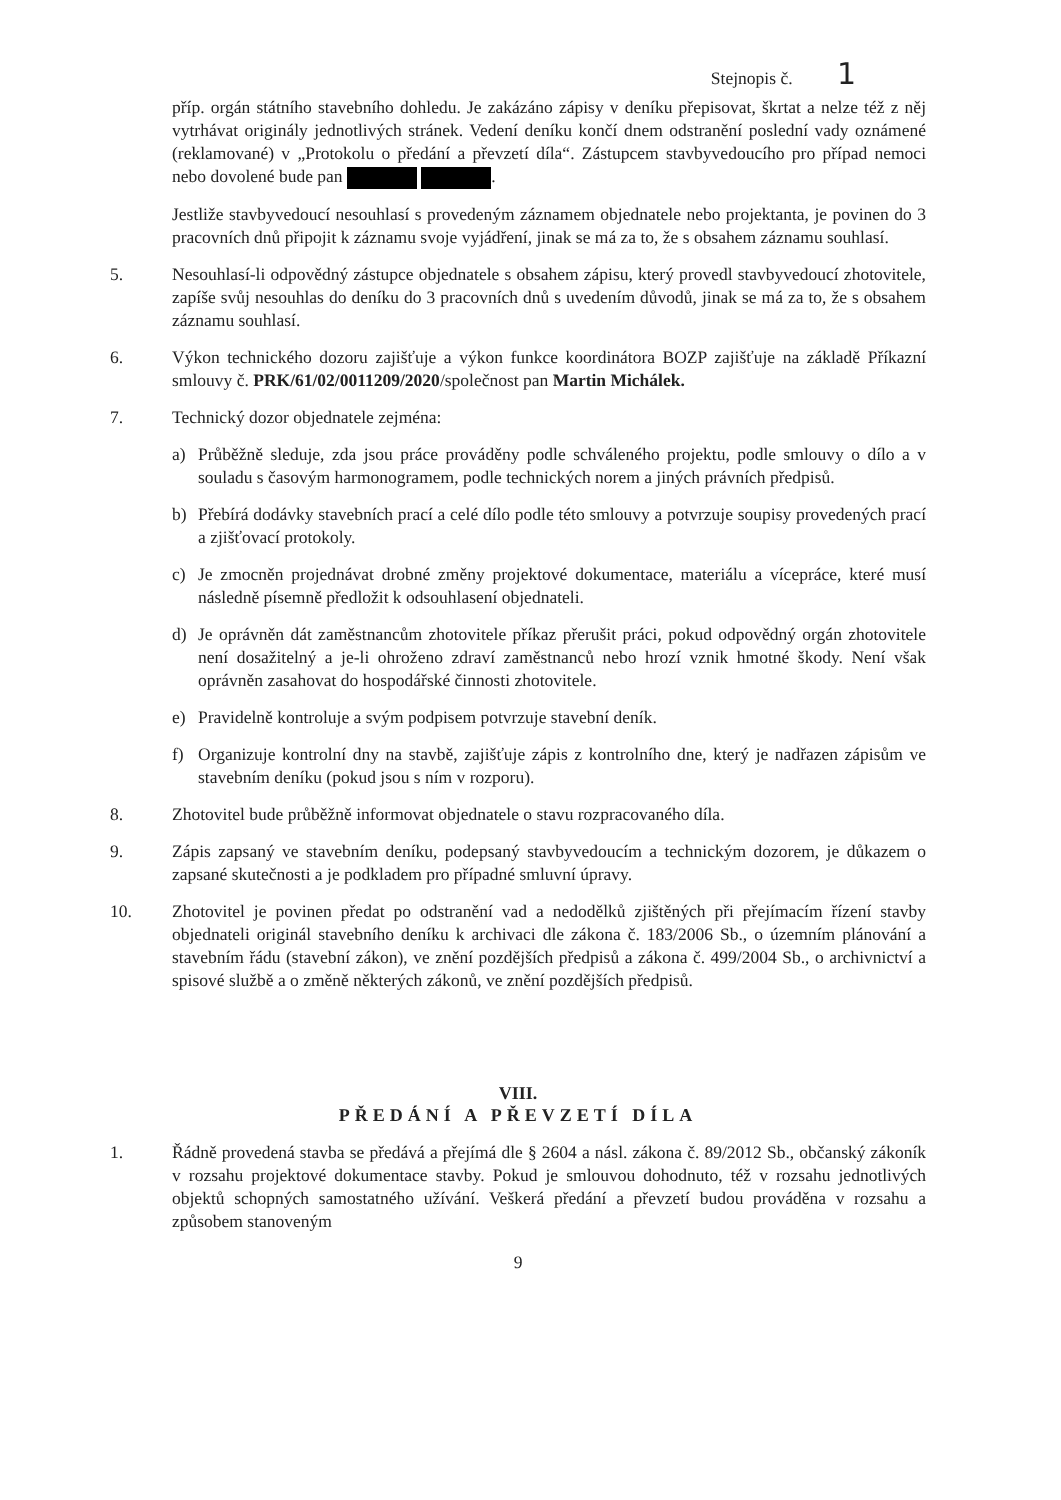Stejnopis č. 1
příp. orgán státního stavebního dohledu. Je zakázáno zápisy v deníku přepisovat, škrtat a nelze též z něj vytrhávat originály jednotlivých stránek. Vedení deníku končí dnem odstranění poslední vady oznámené (reklamované) v „Protokolu o předání a převzetí díla“. Zástupcem stavbyvedoucího pro případ nemoci nebo dovolené bude pan .
Jestliže stavbyvedoucí nesouhlasí s provedeným záznamem objednatele nebo projektanta, je povinen do 3 pracovních dnů připojit k záznamu svoje vyjádření, jinak se má za to, že s obsahem záznamu souhlasí.
5. Nesouhlasí-li odpovědný zástupce objednatele s obsahem zápisu, který provedl stavbyvedoucí zhotovitele, zapíše svůj nesouhlas do deníku do 3 pracovních dnů s uvedením důvodů, jinak se má za to, že s obsahem záznamu souhlasí.
6. Výkon technického dozoru zajišťuje a výkon funkce koordinátora BOZP zajišťuje na základě Příkazní smlouvy č. PRK/61/02/0011209/2020/společnost pan Martin Michálek.
7. Technický dozor objednatele zejména:
a) Průběžně sleduje, zda jsou práce prováděny podle schváleného projektu, podle smlouvy o dílo a v souladu s časovým harmonogramem, podle technických norem a jiných právních předpisů.
b) Přebírá dodávky stavebních prací a celé dílo podle této smlouvy a potvrzuje soupisy provedených prací a zjišťovací protokoly.
c) Je zmocněn projednávat drobné změny projektové dokumentace, materiálu a vícepráce, které musí následně písemně předložit k odsouhlasení objednateli.
d) Je oprávněn dát zaměstnancům zhotovitele příkaz přerušit práci, pokud odpovědný orgán zhotovitele není dosažitelný a je-li ohroženo zdraví zaměstnanců nebo hrozí vznik hmotné škody. Není však oprávněn zasahovat do hospodářské činnosti zhotovitele.
e) Pravidelně kontroluje a svým podpisem potvrzuje stavební deník.
f) Organizuje kontrolní dny na stavbě, zajišťuje zápis z kontrolního dne, který je nadřazen zápisům ve stavebním deníku (pokud jsou s ním v rozporu).
8. Zhotovitel bude průběžně informovat objednatele o stavu rozpracovaného díla.
9. Zápis zapsaný ve stavebním deníku, podepsaný stavbyvedoucím a technickým dozorem, je důkazem o zapsané skutečnosti a je podkladem pro případné smluvní úpravy.
10. Zhotovitel je povinen předat po odstranění vad a nedodělků zjištěných při přejímacím řízení stavby objednateli originál stavebního deníku k archivaci dle zákona č. 183/2006 Sb., o územním plánování a stavebním řádu (stavební zákon), ve znění pozdějších předpisů a zákona č. 499/2004 Sb., o archivnictví a spisové službě a o změně některých zákonů, ve znění pozdějších předpisů.
VIII.
PŘEDÁNÍ A PŘEVZETÍ DÍLA
1. Řádně provedená stavba se předává a přejímá dle § 2604 a násl. zákona č. 89/2012 Sb., občanský zákoník v rozsahu projektové dokumentace stavby. Pokud je smlouvou dohodnuto, též v rozsahu jednotlivých objektů schopných samostatného užívání. Veškerá předání a převzetí budou prováděna v rozsahu a způsobem stanoveným
9